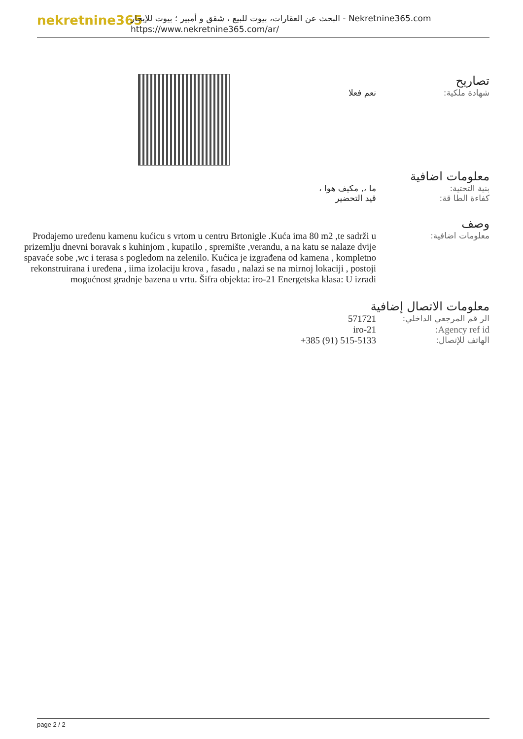nekretnine365
البحث عن العقارات، بيوت للبيع ، شقق و أمبير ؛ بيوت للإيجار - Nekretnine365.com
https://www.nekretnine365.com/ar/
تصاريح
| شهادة ملكية: | نعم فعلا |
معلومات اضافية
| بنية التحتية: | ما ،, مكيف هوا ، |
| كفاءة الطا قة: | قيد التحضير |
وصف
| معلومات اضافية: | Prodajemo uređenu kamenu kućicu s vrtom u centru Brtonigle .Kuća ima 80 m2 ,te sadrži u prizemlju dnevni boravak s kuhinjom , kupatilo , spremište ,verandu, a na katu se nalaze dvije spavaće sobe ,wc i terasa s pogledom na zelenilo. Kućica je izgrađena od kamena , kompletno rekonstruirana i uređena , iima izolaciju krova , fasadu , nalazi se na mirnoj lokaciji , postoji mogućnost gradnje bazena u vrtu. Šifra objekta: iro-21 Energetska klasa: U izradi |
معلومات الاتصال إضافية
| الر قم المرجعي الداخلي: | 571721 |
| Agency ref id: | iro-21 |
| الهاتف للإتصال: | +385 (91) 515-5133 |
page 2 / 2